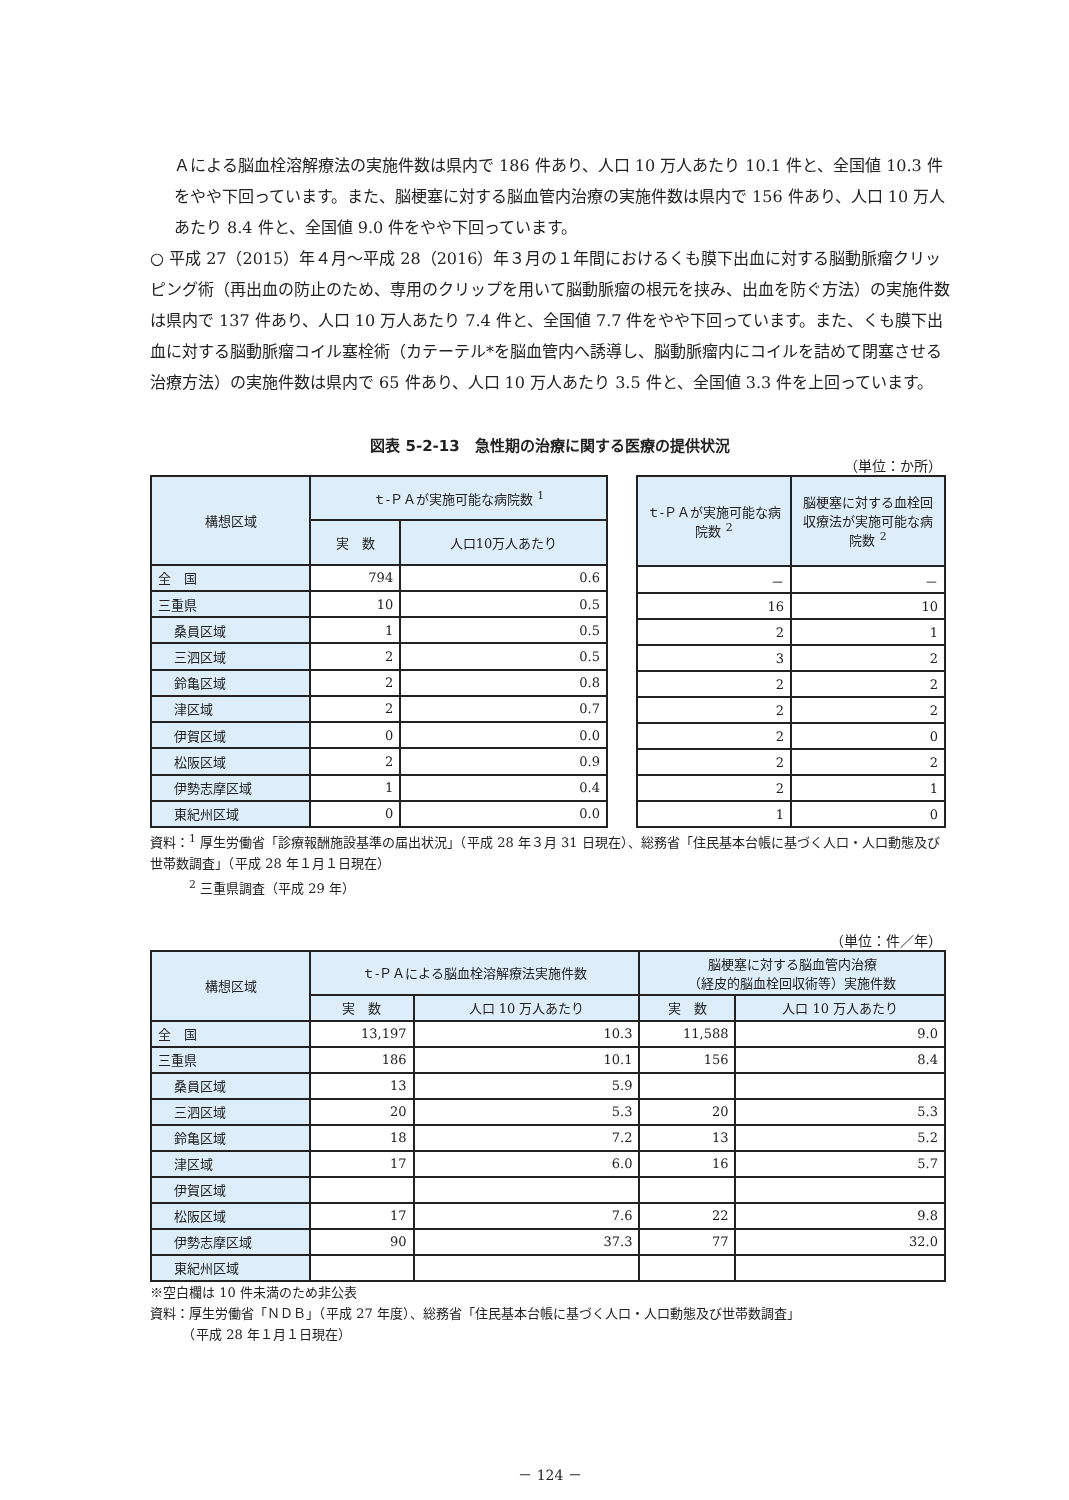Ａによる脳血栓溶解療法の実施件数は県内で 186 件あり、人口 10 万人あたり 10.1 件と、全国値 10.3 件をやや下回っています。また、脳梗塞に対する脳血管内治療の実施件数は県内で 156 件あり、人口 10 万人あたり 8.4 件と、全国値 9.0 件をやや下回っています。
○ 平成 27（2015）年４月～平成 28（2016）年３月の１年間におけるくも膜下出血に対する脳動脈瘤クリッピング術（再出血の防止のため、専用のクリップを用いて脳動脈瘤の根元を挟み、出血を防ぐ方法）の実施件数は県内で 137 件あり、人口 10 万人あたり 7.4 件と、全国値 7.7 件をやや下回っています。また、くも膜下出血に対する脳動脈瘤コイル塞栓術（カテーテル*を脳血管内へ誘導し、脳動脈瘤内にコイルを詰めて閉塞させる治療方法）の実施件数は県内で 65 件あり、人口 10 万人あたり 3.5 件と、全国値 3.3 件を上回っています。
図表 5-2-13　急性期の治療に関する医療の提供状況
（単位：か所）
| 構想区域 | ｔ-ＰＡが実施可能な病院数 <sup>1</sup> | |
| --- | --- | --- |
| | 実 数 | 人口10万人あたり |
| 全 国 | 794 | 0.6 |
| 三重県 | 10 | 0.5 |
| 桑員区域 | 1 | 0.5 |
| 三泗区域 | 2 | 0.5 |
| 鈴亀区域 | 2 | 0.8 |
| 津区域 | 2 | 0.7 |
| 伊賀区域 | 0 | 0.0 |
| 松阪区域 | 2 | 0.9 |
| 伊勢志摩区域 | 1 | 0.4 |
| 東紀州区域 | 0 | 0.0 |
| ｔ-ＰＡが実施可能な病院数 <sup>2</sup> | 脳梗塞に対する血栓回収療法が実施可能な病院数 <sup>2</sup> |
| --- | --- |
| － | － |
| 16 | 10 |
| 2 | 1 |
| 3 | 2 |
| 2 | 2 |
| 2 | 2 |
| 2 | 0 |
| 2 | 2 |
| 2 | 1 |
| 1 | 0 |
資料：<sup>1</sup> 厚生労働省「診療報酬施設基準の届出状況」（平成 28 年３月 31 日現在）、総務省「住民基本台帳に基づく人口・人口動態及び世帯数調査」（平成 28 年１月１日現在）
　　　<sup>2</sup> 三重県調査（平成 29 年）
（単位：件／年）
| 構想区域 | ｔ-ＰＡによる脳血栓溶解療法実施件数 | | 脳梗塞に対する脳血管内治療 （経皮的脳血栓回収術等）実施件数 | |
| --- | --- | --- | --- | --- |
| | 実 数 | 人口 10 万人あたり | 実 数 | 人口 10 万人あたり |
| 全 国 | 13,197 | 10.3 | 11,588 | 9.0 |
| 三重県 | 186 | 10.1 | 156 | 8.4 |
| 桑員区域 | 13 | 5.9 | | |
| 三泗区域 | 20 | 5.3 | 20 | 5.3 |
| 鈴亀区域 | 18 | 7.2 | 13 | 5.2 |
| 津区域 | 17 | 6.0 | 16 | 5.7 |
| 伊賀区域 | | | | |
| 松阪区域 | 17 | 7.6 | 22 | 9.8 |
| 伊勢志摩区域 | 90 | 37.3 | 77 | 32.0 |
| 東紀州区域 | | | | |
※空白欄は 10 件未満のため非公表
資料：厚生労働省「ＮＤＢ」（平成 27 年度）、総務省「住民基本台帳に基づく人口・人口動態及び世帯数調査」
　　　（平成 28 年１月１日現在）
－ 124 －